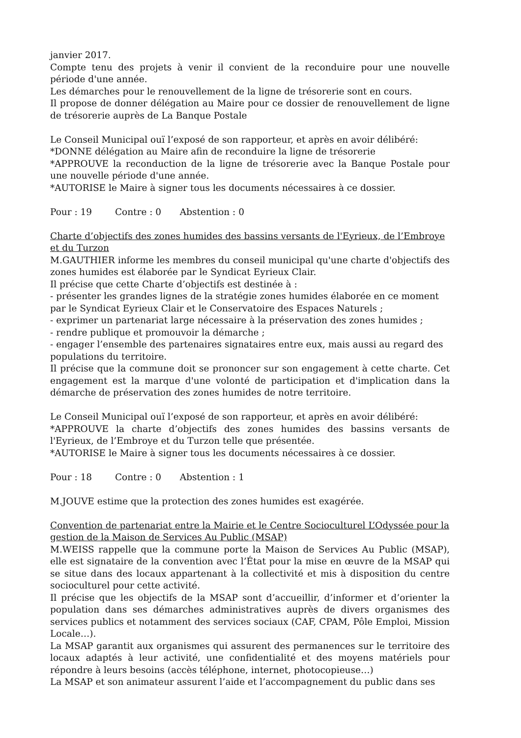janvier 2017.
Compte tenu des projets à venir il convient de la reconduire pour une nouvelle période d'une année.
Les démarches pour le renouvellement de la ligne de trésorerie sont en cours.
Il propose de donner délégation au Maire pour ce dossier de renouvellement de ligne de trésorerie auprès de La Banque Postale
Le Conseil Municipal ouï l’exposé de son rapporteur, et après en avoir délibéré:
*DONNE délégation au Maire afin de reconduire la ligne de trésorerie
*APPROUVE la reconduction de la ligne de trésorerie avec la Banque Postale pour une nouvelle période d'une année.
*AUTORISE le Maire à signer tous les documents nécessaires à ce dossier.
Pour : 19 Contre : 0 Abstention : 0
Charte d’objectifs des zones humides des bassins versants de l'Eyrieux, de l’Embroye et du Turzon
M.GAUTHIER informe les membres du conseil municipal qu'une charte d'objectifs des zones humides est élaborée par le Syndicat Eyrieux Clair.
Il précise que cette Charte d’objectifs est destinée à :
- présenter les grandes lignes de la stratégie zones humides élaborée en ce moment par le Syndicat Eyrieux Clair et le Conservatoire des Espaces Naturels ;
- exprimer un partenariat large nécessaire à la préservation des zones humides ;
- rendre publique et promouvoir la démarche ;
- engager l’ensemble des partenaires signataires entre eux, mais aussi au regard des populations du territoire.
Il précise que la commune doit se prononcer sur son engagement à cette charte. Cet engagement est la marque d'une volonté de participation et d'implication dans la démarche de préservation des zones humides de notre territoire.
Le Conseil Municipal ouï l’exposé de son rapporteur, et après en avoir délibéré:
*APPROUVE la charte d’objectifs des zones humides des bassins versants de l'Eyrieux, de l’Embroye et du Turzon telle que présentée.
*AUTORISE le Maire à signer tous les documents nécessaires à ce dossier.
Pour : 18 Contre : 0 Abstention : 1
M.JOUVE estime que la protection des zones humides est exagérée.
Convention de partenariat entre la Mairie et le Centre Socioculturel L’Odyssée pour la gestion de la Maison de Services Au Public (MSAP)
M.WEISS rappelle que la commune porte la Maison de Services Au Public (MSAP), elle est signataire de la convention avec l’État pour la mise en œuvre de la MSAP qui se situe dans des locaux appartenant à la collectivité et mis à disposition du centre socioculturel pour cette activité.
Il précise que les objectifs de la MSAP sont d’accueillir, d’informer et d’orienter la population dans ses démarches administratives auprès de divers organismes des services publics et notamment des services sociaux (CAF, CPAM, Pôle Emploi, Mission Locale…).
La MSAP garantit aux organismes qui assurent des permanences sur le territoire des locaux adaptés à leur activité, une confidentialité et des moyens matériels pour répondre à leurs besoins (accès téléphone, internet, photocopieuse…)
La MSAP et son animateur assurent l’aide et l’accompagnement du public dans ses